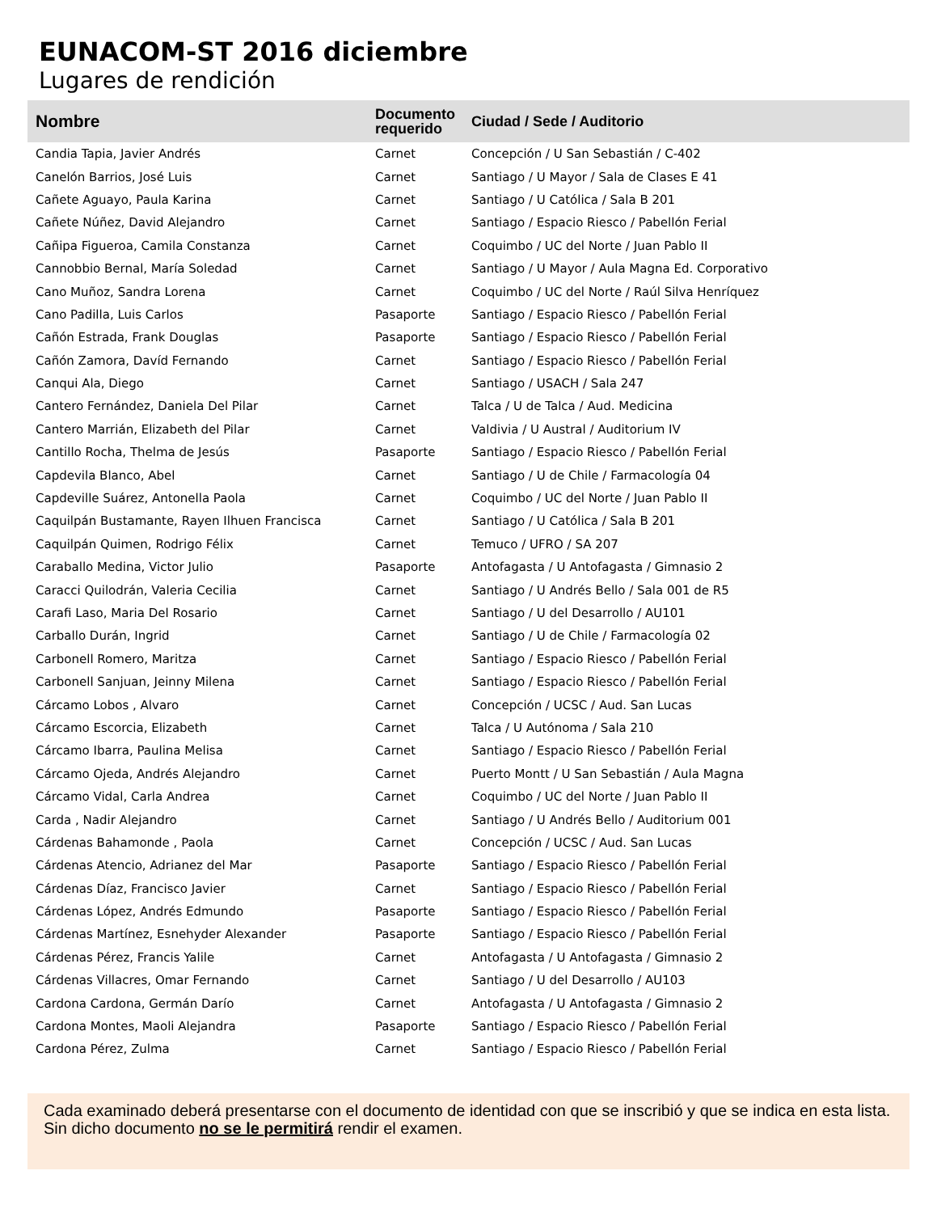EUNACOM-ST 2016 diciembre
Lugares de rendición
| Nombre | Documento requerido | Ciudad / Sede / Auditorio |
| --- | --- | --- |
| Candia Tapia, Javier Andrés | Carnet | Concepción / U San Sebastián / C-402 |
| Canelón Barrios, José Luis | Carnet | Santiago / U Mayor / Sala de Clases E 41 |
| Cañete Aguayo, Paula Karina | Carnet | Santiago / U Católica / Sala B 201 |
| Cañete Núñez, David Alejandro | Carnet | Santiago / Espacio Riesco / Pabellón Ferial |
| Cañipa Figueroa, Camila Constanza | Carnet | Coquimbo / UC del Norte / Juan Pablo II |
| Cannobbio Bernal, María Soledad | Carnet | Santiago / U Mayor / Aula Magna Ed. Corporativo |
| Cano Muñoz, Sandra Lorena | Carnet | Coquimbo / UC del Norte / Raúl Silva Henríquez |
| Cano Padilla, Luis Carlos | Pasaporte | Santiago / Espacio Riesco / Pabellón Ferial |
| Cañón Estrada, Frank Douglas | Pasaporte | Santiago / Espacio Riesco / Pabellón Ferial |
| Cañón Zamora, Davíd Fernando | Carnet | Santiago / Espacio Riesco / Pabellón Ferial |
| Canqui Ala, Diego | Carnet | Santiago / USACH / Sala 247 |
| Cantero Fernández, Daniela Del Pilar | Carnet | Talca / U de Talca / Aud. Medicina |
| Cantero Marrián, Elizabeth del Pilar | Carnet | Valdivia / U Austral / Auditorium IV |
| Cantillo Rocha, Thelma de Jesús | Pasaporte | Santiago / Espacio Riesco / Pabellón Ferial |
| Capdevila Blanco, Abel | Carnet | Santiago / U de Chile / Farmacología 04 |
| Capdeville Suárez, Antonella Paola | Carnet | Coquimbo / UC del Norte / Juan Pablo II |
| Caquilpán Bustamante, Rayen Ilhuen Francisca | Carnet | Santiago / U Católica / Sala B 201 |
| Caquilpán Quimen, Rodrigo Félix | Carnet | Temuco / UFRO / SA 207 |
| Caraballo Medina, Victor Julio | Pasaporte | Antofagasta / U Antofagasta / Gimnasio 2 |
| Caracci Quilodrán, Valeria Cecilia | Carnet | Santiago / U Andrés Bello / Sala 001 de R5 |
| Carafi Laso, Maria Del Rosario | Carnet | Santiago / U del Desarrollo / AU101 |
| Carballo Durán, Ingrid | Carnet | Santiago / U de Chile / Farmacología 02 |
| Carbonell Romero, Maritza | Carnet | Santiago / Espacio Riesco / Pabellón Ferial |
| Carbonell Sanjuan, Jeinny Milena | Carnet | Santiago / Espacio Riesco / Pabellón Ferial |
| Cárcamo Lobos , Alvaro | Carnet | Concepción / UCSC / Aud. San Lucas |
| Cárcamo Escorcia, Elizabeth | Carnet | Talca / U Autónoma / Sala 210 |
| Cárcamo Ibarra, Paulina Melisa | Carnet | Santiago / Espacio Riesco / Pabellón Ferial |
| Cárcamo Ojeda, Andrés Alejandro | Carnet | Puerto Montt / U San Sebastián / Aula Magna |
| Cárcamo Vidal, Carla Andrea | Carnet | Coquimbo / UC del Norte / Juan Pablo II |
| Carda , Nadir Alejandro | Carnet | Santiago / U Andrés Bello / Auditorium 001 |
| Cárdenas Bahamonde , Paola | Carnet | Concepción / UCSC / Aud. San Lucas |
| Cárdenas Atencio, Adrianez del Mar | Pasaporte | Santiago / Espacio Riesco / Pabellón Ferial |
| Cárdenas Díaz, Francisco Javier | Carnet | Santiago / Espacio Riesco / Pabellón Ferial |
| Cárdenas López, Andrés Edmundo | Pasaporte | Santiago / Espacio Riesco / Pabellón Ferial |
| Cárdenas Martínez, Esnehyder Alexander | Pasaporte | Santiago / Espacio Riesco / Pabellón Ferial |
| Cárdenas Pérez, Francis Yalile | Carnet | Antofagasta / U Antofagasta / Gimnasio 2 |
| Cárdenas Villacres, Omar Fernando | Carnet | Santiago / U del Desarrollo / AU103 |
| Cardona Cardona, Germán Darío | Carnet | Antofagasta / U Antofagasta / Gimnasio 2 |
| Cardona Montes, Maoli Alejandra | Pasaporte | Santiago / Espacio Riesco / Pabellón Ferial |
| Cardona Pérez, Zulma | Carnet | Santiago / Espacio Riesco / Pabellón Ferial |
Cada examinado deberá presentarse con el documento de identidad con que se inscribió y que se indica en esta lista. Sin dicho documento no se le permitirá rendir el examen.